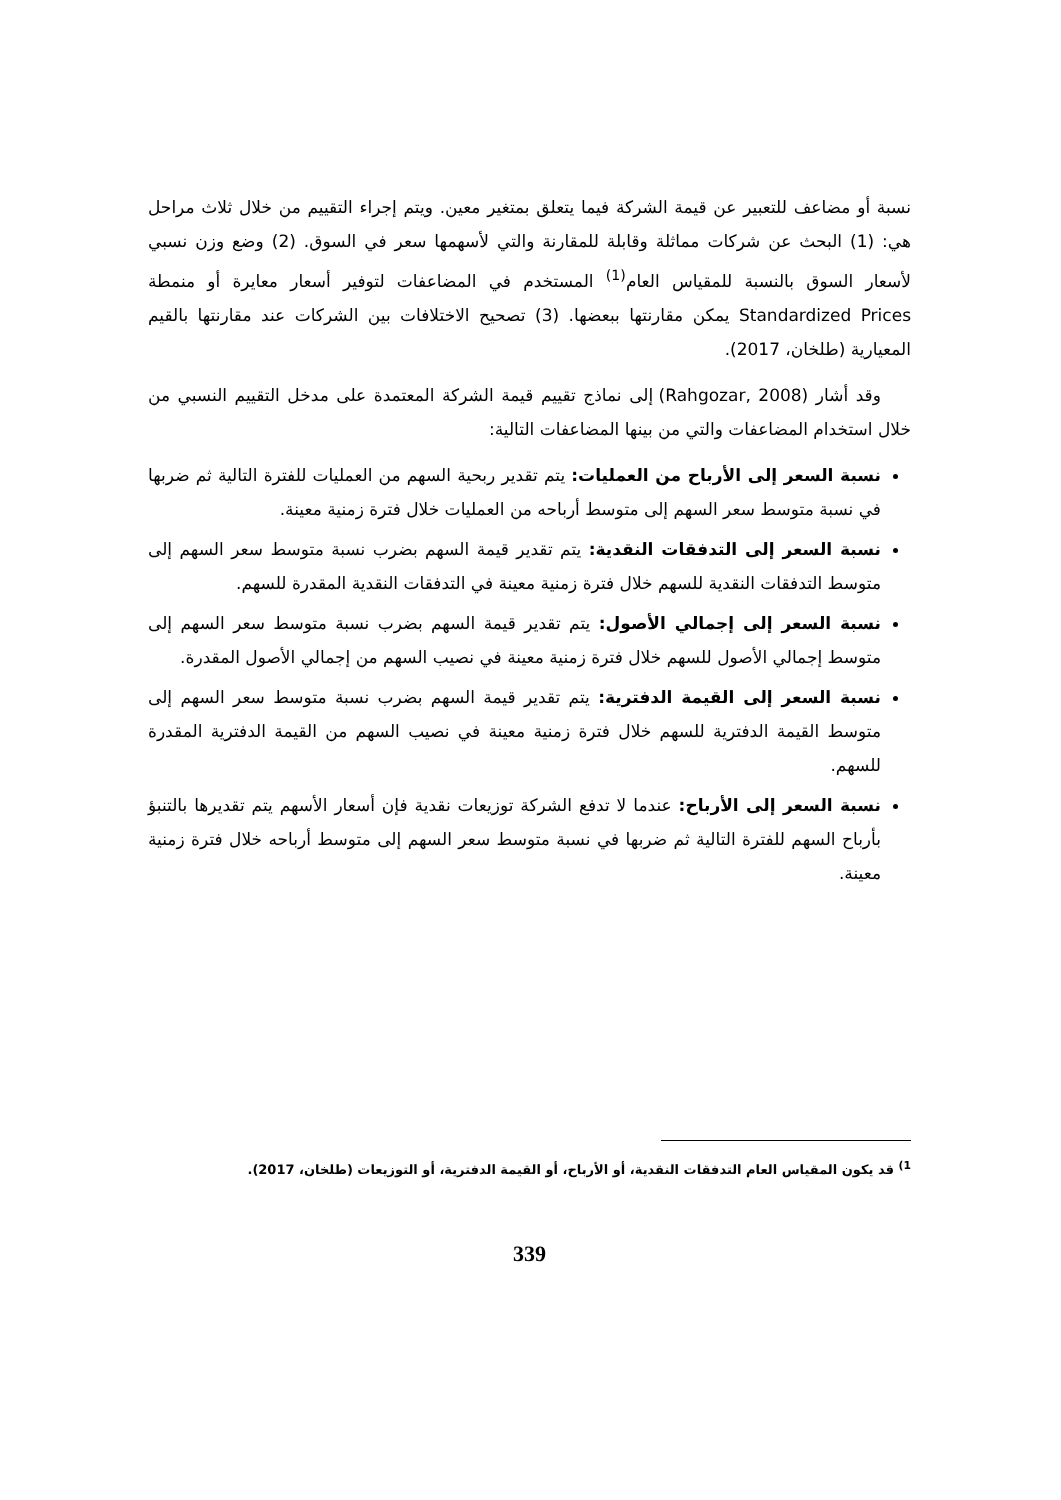نسبة أو مضاعف للتعبير عن قيمة الشركة فيما يتعلق بمتغير معين. ويتم إجراء التقييم من خلال ثلاث مراحل هي: (1) البحث عن شركات مماثلة وقابلة للمقارنة والتي لأسهمها سعر في السوق. (2) وضع وزن نسبي لأسعار السوق بالنسبة للمقياس العام<sup>(1)</sup> المستخدم في المضاعفات لتوفير أسعار معايرة أو منمطة Standardized Prices يمكن مقارنتها ببعضها. (3) تصحيح الاختلافات بين الشركات عند مقارنتها بالقيم المعيارية (طلخان، 2017).
وقد أشار (Rahgozar, 2008) إلى نماذج تقييم قيمة الشركة المعتمدة على مدخل التقييم النسبي من خلال استخدام المضاعفات والتي من بينها المضاعفات التالية:
نسبة السعر إلى الأرباح من العمليات: يتم تقدير ربحية السهم من العمليات للفترة التالية ثم ضربها في نسبة متوسط سعر السهم إلى متوسط أرباحه من العمليات خلال فترة زمنية معينة.
نسبة السعر إلى التدفقات النقدية: يتم تقدير قيمة السهم بضرب نسبة متوسط سعر السهم إلى متوسط التدفقات النقدية للسهم خلال فترة زمنية معينة في التدفقات النقدية المقدرة للسهم.
نسبة السعر إلى إجمالي الأصول: يتم تقدير قيمة السهم بضرب نسبة متوسط سعر السهم إلى متوسط إجمالي الأصول للسهم خلال فترة زمنية معينة في نصيب السهم من إجمالي الأصول المقدرة.
نسبة السعر إلى القيمة الدفترية: يتم تقدير قيمة السهم بضرب نسبة متوسط سعر السهم إلى متوسط القيمة الدفترية للسهم خلال فترة زمنية معينة في نصيب السهم من القيمة الدفترية المقدرة للسهم.
نسبة السعر إلى الأرباح: عندما لا تدفع الشركة توزيعات نقدية فإن أسعار الأسهم يتم تقديرها بالتنبؤ بأرباح السهم للفترة التالية ثم ضربها في نسبة متوسط سعر السهم إلى متوسط أرباحه خلال فترة زمنية معينة.
<sup>1)</sup> قد يكون المقياس العام التدفقات النقدية، أو الأرباح، أو القيمة الدفترية، أو التوزيعات (طلخان، 2017).
339